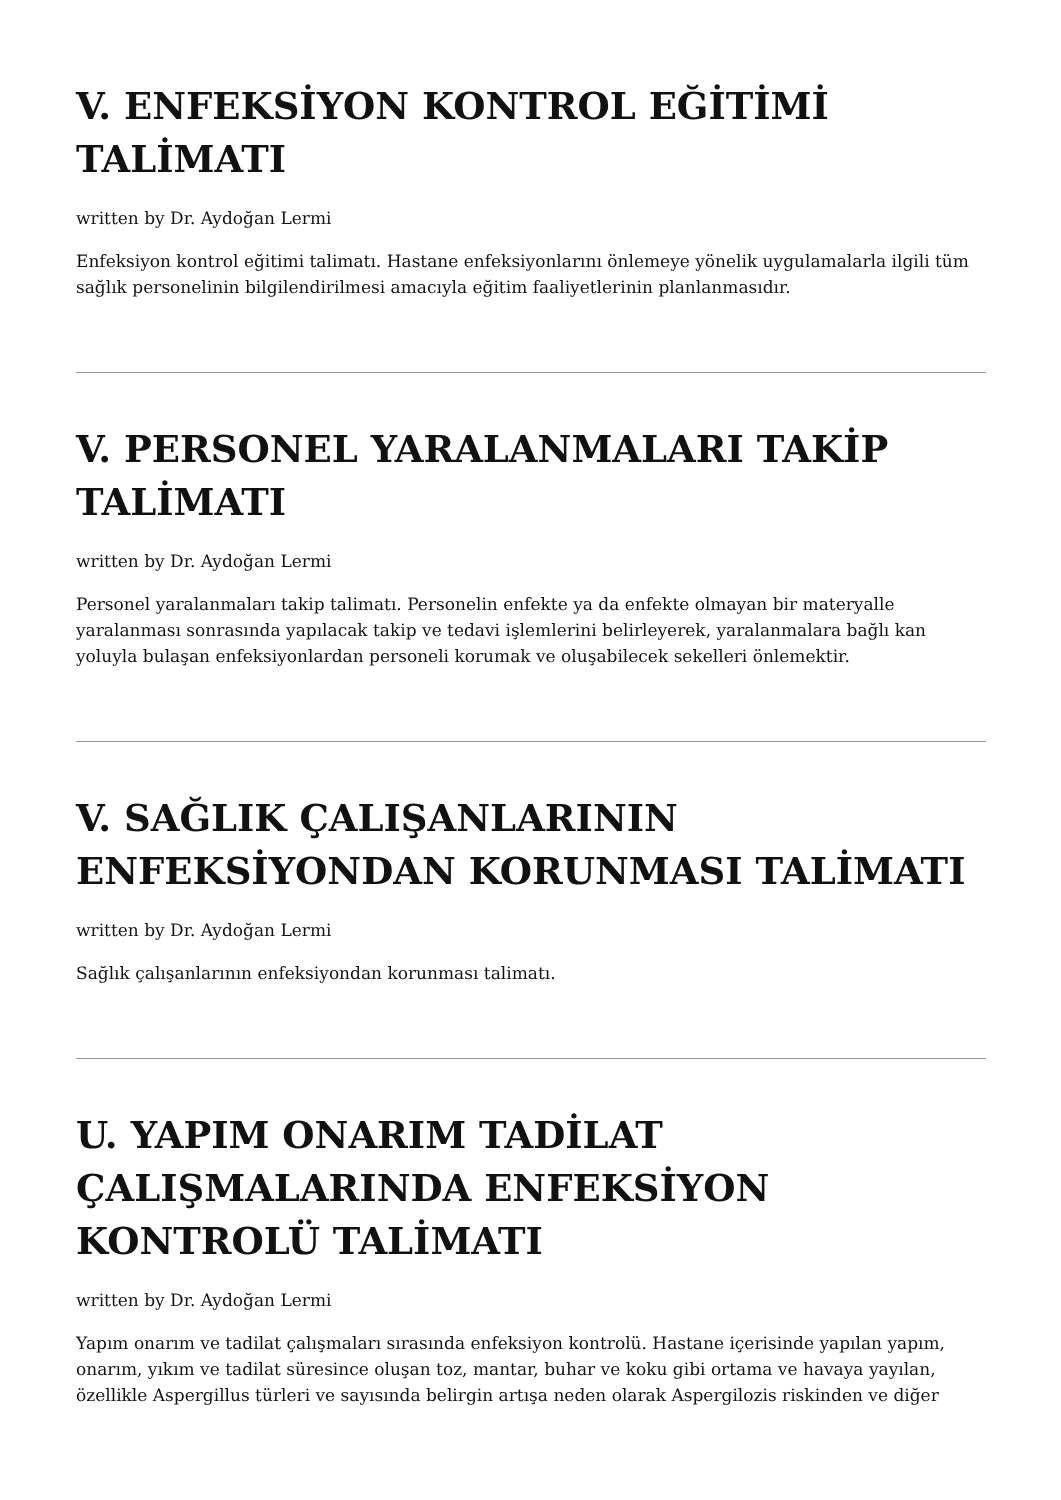V. ENFEKSİYON KONTROL EĞİTİMİ TALİMATI
written by Dr. Aydoğan Lermi
Enfeksiyon kontrol eğitimi talimatı. Hastane enfeksiyonlarını önlemeye yönelik uygulamalarla ilgili tüm sağlık personelinin bilgilendirilmesi amacıyla eğitim faaliyetlerinin planlanmasıdır.
V. PERSONEL YARALANMALARI TAKİP TALİMATI
written by Dr. Aydoğan Lermi
Personel yaralanmaları takip talimatı. Personelin enfekte ya da enfekte olmayan bir materyalle yaralanması sonrasında yapılacak takip ve tedavi işlemlerini belirleyerek, yaralanmalara bağlı kan yoluyla bulaşan enfeksiyonlardan personeli korumak ve oluşabilecek sekelleri önlemektir.
V. SAĞLIK ÇALIŞANLARININ ENFEKSİYONDAN KORUNMASI TALİMATI
written by Dr. Aydoğan Lermi
Sağlık çalışanlarının enfeksiyondan korunması talimatı.
U. YAPIM ONARIM TADİLAT ÇALIŞMALARINDA ENFEKSİYON KONTROLÜ TALİMATI
written by Dr. Aydoğan Lermi
Yapım onarım ve tadilat çalışmaları sırasında enfeksiyon kontrolü. Hastane içerisinde yapılan yapım, onarım, yıkım ve tadilat süresince oluşan toz, mantar, buhar ve koku gibi ortama ve havaya yayılan, özellikle Aspergillus türleri ve sayısında belirgin artışa neden olarak Aspergilozis riskinden ve diğer